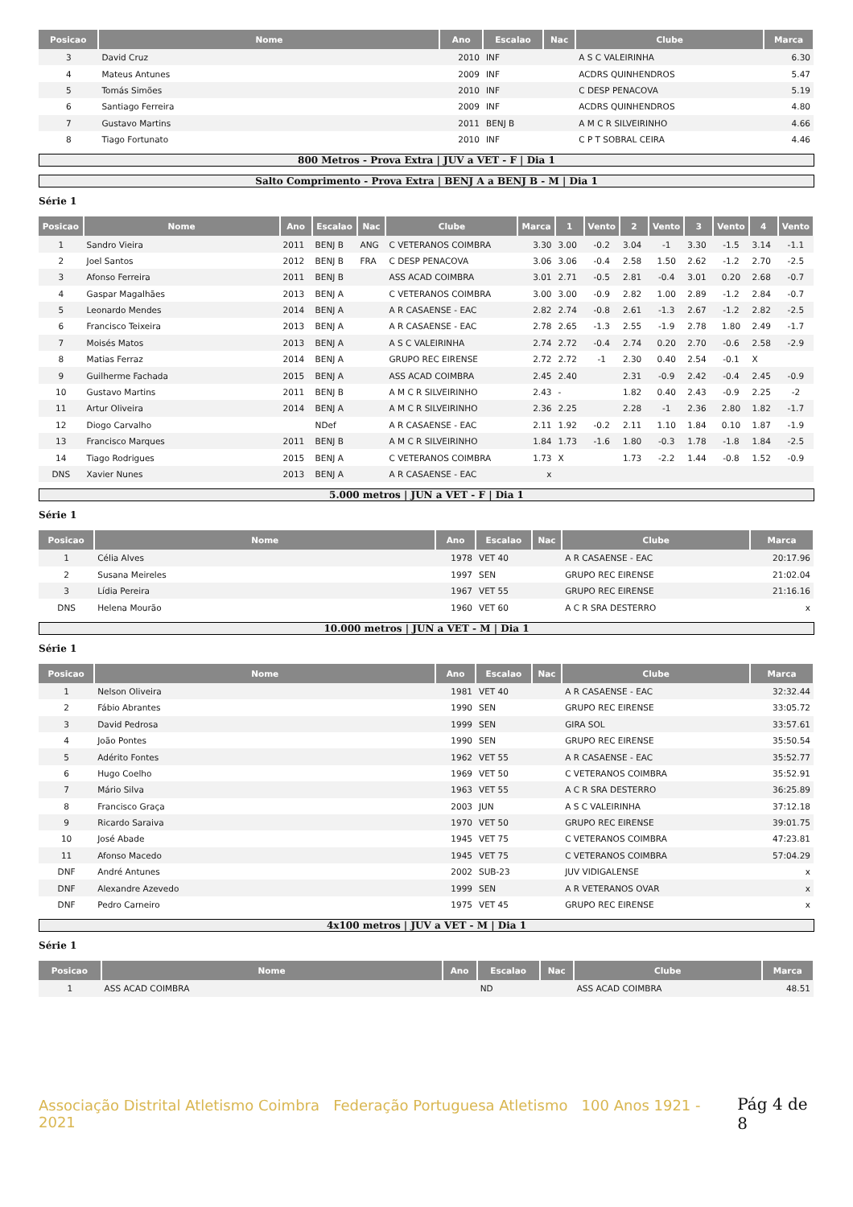| Posicao | Nome | Ano | Escalao | Nac | Clube | Marca |
| --- | --- | --- | --- | --- | --- | --- |
| 3 | David Cruz | 2010 | INF | | A S C VALEIRINHA | 6.30 |
| 4 | Mateus Antunes | 2009 | INF | | ACDRS QUINHENDROS | 5.47 |
| 5 | Tomás Simões | 2010 | INF | | C DESP PENACOVA | 5.19 |
| 6 | Santiago Ferreira | 2009 | INF | | ACDRS QUINHENDROS | 4.80 |
| 7 | Gustavo Martins | 2011 | BENJ B | | A M C R SILVEIRINHO | 4.66 |
| 8 | Tiago Fortunato | 2010 | INF | | C P T SOBRAL CEIRA | 4.46 |
800 Metros - Prova Extra | JUV a VET - F | Dia 1
Salto Comprimento - Prova Extra | BENJ A a BENJ B - M | Dia 1
Série 1
| Posicao | Nome | Ano | Escalao | Nac | Clube | Marca | 1 | Vento | 2 | Vento | 3 | Vento | 4 | Vento |
| --- | --- | --- | --- | --- | --- | --- | --- | --- | --- | --- | --- | --- | --- | --- |
| 1 | Sandro Vieira | 2011 | BENJ B | ANG | C VETERANOS COIMBRA | 3.30 | 3.00 | -0.2 | 3.04 | -1 | 3.30 | -1.5 | 3.14 | -1.1 |
| 2 | Joel Santos | 2012 | BENJ B | FRA | C DESP PENACOVA | 3.06 | 3.06 | -0.4 | 2.58 | 1.50 | 2.62 | -1.2 | 2.70 | -2.5 |
| 3 | Afonso Ferreira | 2011 | BENJ B | | ASS ACAD COIMBRA | 3.01 | 2.71 | -0.5 | 2.81 | -0.4 | 3.01 | 0.20 | 2.68 | -0.7 |
| 4 | Gaspar Magalhães | 2013 | BENJ A | | C VETERANOS COIMBRA | 3.00 | 3.00 | -0.9 | 2.82 | 1.00 | 2.89 | -1.2 | 2.84 | -0.7 |
| 5 | Leonardo Mendes | 2014 | BENJ A | | A R CASAENSE - EAC | 2.82 | 2.74 | -0.8 | 2.61 | -1.3 | 2.67 | -1.2 | 2.82 | -2.5 |
| 6 | Francisco Teixeira | 2013 | BENJ A | | A R CASAENSE - EAC | 2.78 | 2.65 | -1.3 | 2.55 | -1.9 | 2.78 | 1.80 | 2.49 | -1.7 |
| 7 | Moisés Matos | 2013 | BENJ A | | A S C VALEIRINHA | 2.74 | 2.72 | -0.4 | 2.74 | 0.20 | 2.70 | -0.6 | 2.58 | -2.9 |
| 8 | Matias Ferraz | 2014 | BENJ A | | GRUPO REC EIRENSE | 2.72 | 2.72 | -1 | 2.30 | 0.40 | 2.54 | -0.1 | X | |
| 9 | Guilherme Fachada | 2015 | BENJ A | | ASS ACAD COIMBRA | 2.45 | 2.40 | | 2.31 | -0.9 | 2.42 | -0.4 | 2.45 | -0.9 |
| 10 | Gustavo Martins | 2011 | BENJ B | | A M C R SILVEIRINHO | 2.43 | - | | 1.82 | 0.40 | 2.43 | -0.9 | 2.25 | -2 |
| 11 | Artur Oliveira | 2014 | BENJ A | | A M C R SILVEIRINHO | 2.36 | 2.25 | | 2.28 | -1 | 2.36 | 2.80 | 1.82 | -1.7 |
| 12 | Diogo Carvalho | | NDef | | A R CASAENSE - EAC | 2.11 | 1.92 | -0.2 | 2.11 | 1.10 | 1.84 | 0.10 | 1.87 | -1.9 |
| 13 | Francisco Marques | 2011 | BENJ B | | A M C R SILVEIRINHO | 1.84 | 1.73 | -1.6 | 1.80 | -0.3 | 1.78 | -1.8 | 1.84 | -2.5 |
| 14 | Tiago Rodrigues | 2015 | BENJ A | | C VETERANOS COIMBRA | 1.73 | X | | 1.73 | -2.2 | 1.44 | -0.8 | 1.52 | -0.9 |
| DNS | Xavier Nunes | 2013 | BENJ A | | A R CASAENSE - EAC | x | | | | | | | | |
5.000 metros | JUN a VET - F | Dia 1
Série 1
| Posicao | Nome | Ano | Escalao | Nac | Clube | Marca |
| --- | --- | --- | --- | --- | --- | --- |
| 1 | Célia Alves | 1978 | VET 40 | | A R CASAENSE - EAC | 20:17.96 |
| 2 | Susana Meireles | 1997 | SEN | | GRUPO REC EIRENSE | 21:02.04 |
| 3 | Lídia Pereira | 1967 | VET 55 | | GRUPO REC EIRENSE | 21:16.16 |
| DNS | Helena Mourão | 1960 | VET 60 | | A C R SRA DESTERRO | x |
10.000 metros | JUN a VET - M | Dia 1
Série 1
| Posicao | Nome | Ano | Escalao | Nac | Clube | Marca |
| --- | --- | --- | --- | --- | --- | --- |
| 1 | Nelson Oliveira | 1981 | VET 40 | | A R CASAENSE - EAC | 32:32.44 |
| 2 | Fábio Abrantes | 1990 | SEN | | GRUPO REC EIRENSE | 33:05.72 |
| 3 | David Pedrosa | 1999 | SEN | | GIRA SOL | 33:57.61 |
| 4 | João Pontes | 1990 | SEN | | GRUPO REC EIRENSE | 35:50.54 |
| 5 | Adérito Fontes | 1962 | VET 55 | | A R CASAENSE - EAC | 35:52.77 |
| 6 | Hugo Coelho | 1969 | VET 50 | | C VETERANOS COIMBRA | 35:52.91 |
| 7 | Mário Silva | 1963 | VET 55 | | A C R SRA DESTERRO | 36:25.89 |
| 8 | Francisco Graça | 2003 | JUN | | A S C VALEIRINHA | 37:12.18 |
| 9 | Ricardo Saraiva | 1970 | VET 50 | | GRUPO REC EIRENSE | 39:01.75 |
| 10 | José Abade | 1945 | VET 75 | | C VETERANOS COIMBRA | 47:23.81 |
| 11 | Afonso Macedo | 1945 | VET 75 | | C VETERANOS COIMBRA | 57:04.29 |
| DNF | André Antunes | 2002 | SUB-23 | | JUV VIDIGALENSE | x |
| DNF | Alexandre Azevedo | 1999 | SEN | | A R VETERANOS OVAR | x |
| DNF | Pedro Carneiro | 1975 | VET 45 | | GRUPO REC EIRENSE | x |
4x100 metros | JUV a VET - M | Dia 1
Série 1
| Posicao | Nome | Ano | Escalao | Nac | Clube | Marca |
| --- | --- | --- | --- | --- | --- | --- |
| 1 | ASS ACAD COIMBRA | | ND | | ASS ACAD COIMBRA | 48.51 |
Associação Distrital Atletismo Coimbra Federação Portuguesa Atletismo 100 Anos 1921 - 2021
Pág 4 de 8